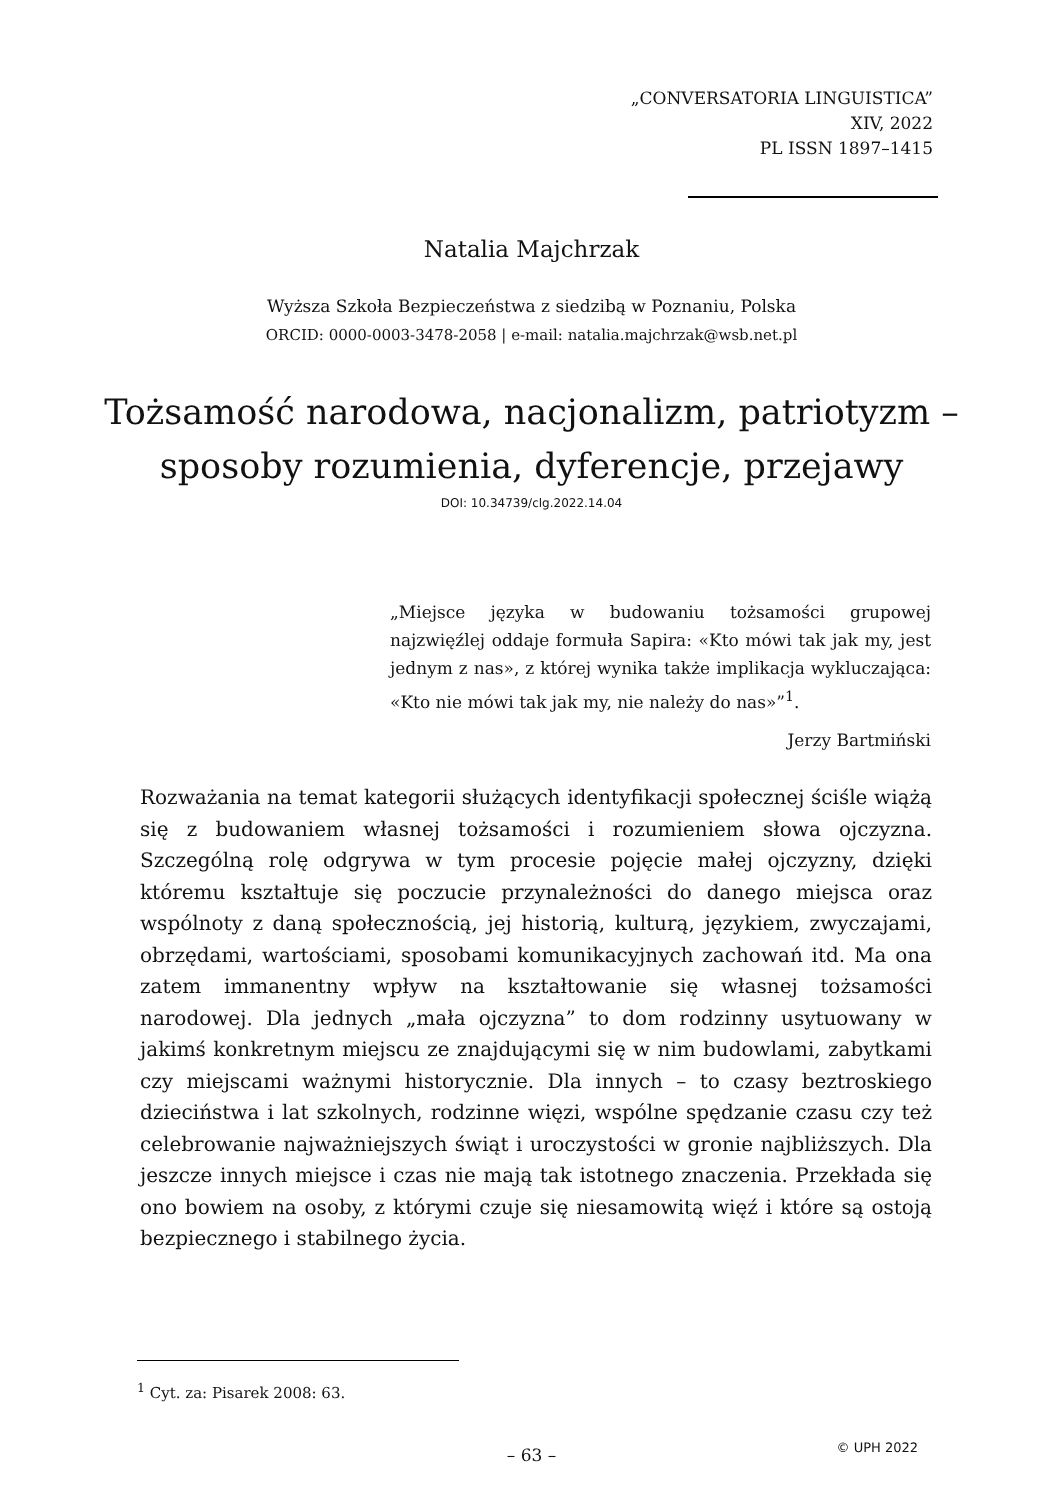„CONVERSATORIA LINGUISTICA”
XIV, 2022
PL ISSN 1897–1415
Natalia Majchrzak
Wyższa Szkoła Bezpieczeństwa z siedzibą w Poznaniu, Polska
ORCID: 0000-0003-3478-2058 | e-mail: natalia.majchrzak@wsb.net.pl
Tożsamość narodowa, nacjonalizm, patriotyzm –
sposoby rozumienia, dyferencje, przejawy
DOI: 10.34739/clg.2022.14.04
„Miejsce języka w budowaniu tożsamości grupowej najzwięźlej oddaje formuła Sapira: «Kto mówi tak jak my, jest jednym z nas», z której wynika także implikacja wykluczająca: «Kto nie mówi tak jak my, nie należy do nas»”<sup>1</sup>.
Jerzy Bartmiński
Rozważania na temat kategorii służących identyfikacji społecznej ściśle wiążą się z budowaniem własnej tożsamości i rozumieniem słowa ojczyzna. Szczególną rolę odgrywa w tym procesie pojęcie małej ojczyzny, dzięki któremu kształtuje się poczucie przynależności do danego miejsca oraz wspólnoty z daną społecznością, jej historią, kulturą, językiem, zwyczajami, obrzędami, wartościami, sposobami komunikacyjnych zachowań itd. Ma ona zatem immanentny wpływ na kształtowanie się własnej tożsamości narodowej. Dla jednych „mała ojczyzna” to dom rodzinny usytuowany w jakimś konkretnym miejscu ze znajdującymi się w nim budowlami, zabytkami czy miejscami ważnymi historycznie. Dla innych – to czasy beztroskiego dzieciństwa i lat szkolnych, rodzinne więzi, wspólne spędzanie czasu czy też celebrowanie najważniejszych świąt i uroczystości w gronie najbliższych. Dla jeszcze innych miejsce i czas nie mają tak istotnego znaczenia. Przekłada się ono bowiem na osoby, z którymi czuje się niesamowitą więź i które są ostoją bezpiecznego i stabilnego życia.
<sup>1</sup> Cyt. za: Pisarek 2008: 63.
– 63 – © UPH 2022